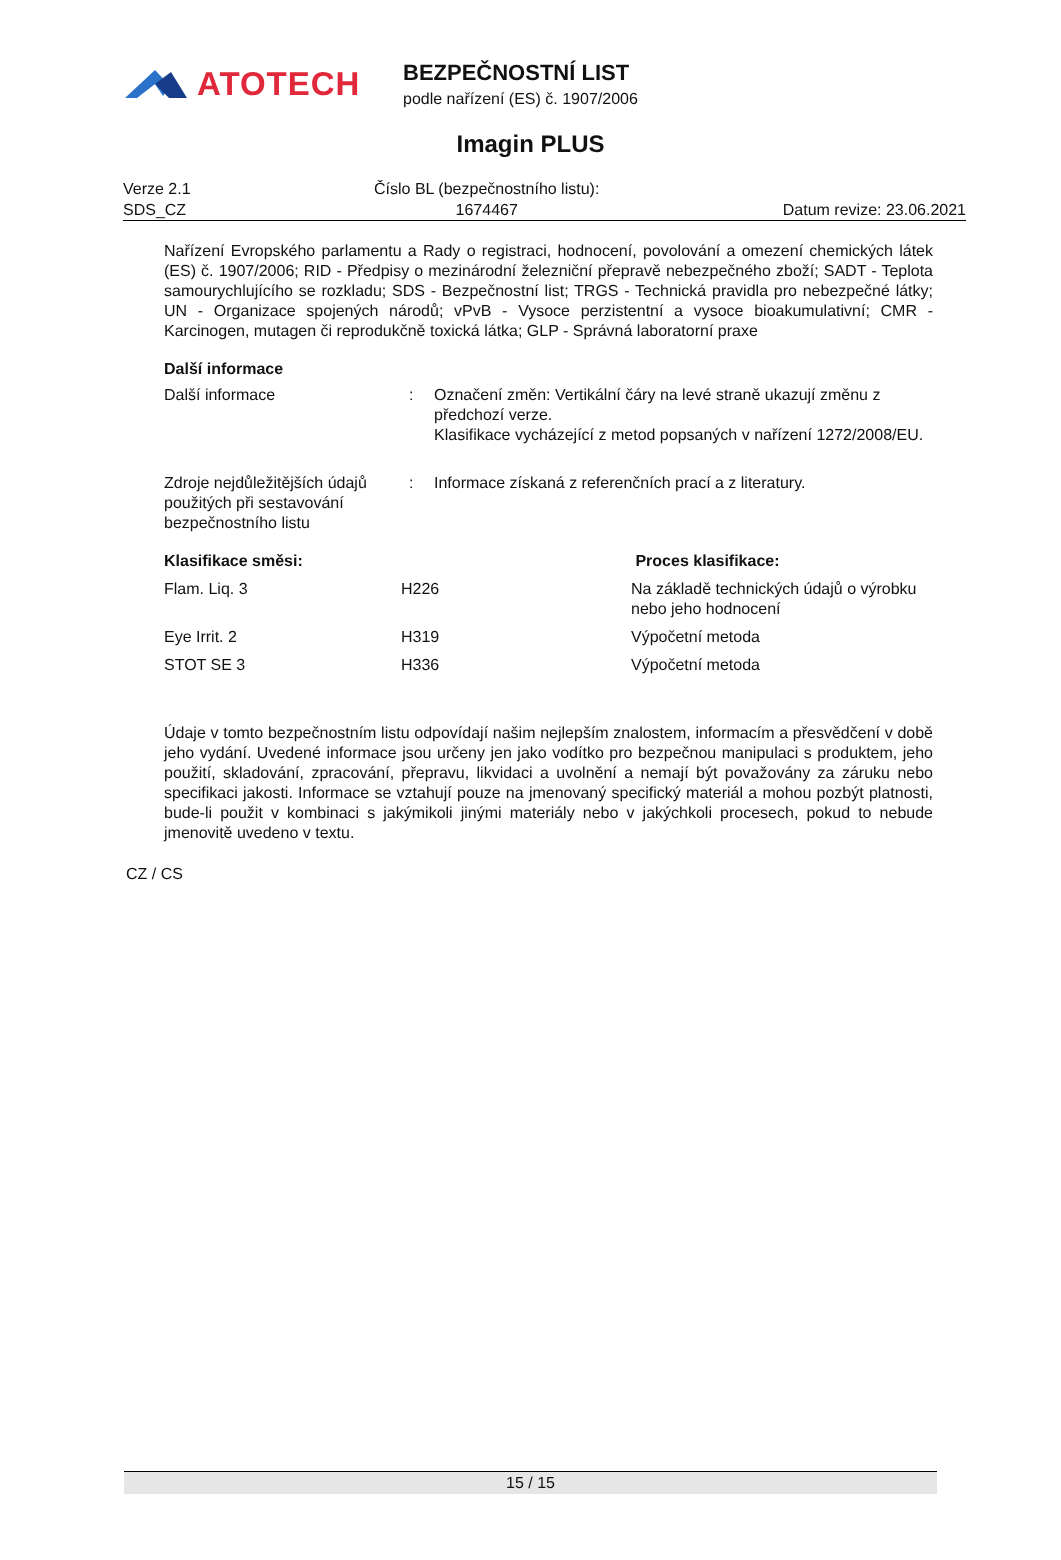ATOTECH
BEZPEČNOSTNÍ LIST
podle nařízení (ES) č. 1907/2006
Imagin PLUS
Verze 2.1
SDS_CZ
Číslo BL (bezpečnostního listu):
1674467
Datum revize: 23.06.2021
Nařízení Evropského parlamentu a Rady o registraci, hodnocení, povolování a omezení chemických látek (ES) č. 1907/2006; RID - Předpisy o mezinárodní železniční přepravě nebezpečného zboží; SADT - Teplota samourychlujícího se rozkladu; SDS - Bezpečnostní list; TRGS - Technická pravidla pro nebezpečné látky; UN - Organizace spojených národů; vPvB - Vysoce perzistentní a vysoce bioakumulativní; CMR - Karcinogen, mutagen či reprodukčně toxická látka; GLP - Správná laboratorní praxe
Další informace
| Další informace | : | Označení změn: Vertikální čáry na levé straně ukazují změnu z předchozí verze. Klasifikace vycházející z metod popsaných v nařízení 1272/2008/EU. |
| Zdroje nejdůležitějších údajů použitých při sestavování bezpečnostního listu | : | Informace získaná z referenčních prací a z literatury. |
| Klasifikace směsi: | | Proces klasifikace: |
| Flam. Liq. 3 | H226 | Na základě technických údajů o výrobku nebo jeho hodnocení |
| Eye Irrit. 2 | H319 | Výpočetní metoda |
| STOT SE 3 | H336 | Výpočetní metoda |
Údaje v tomto bezpečnostním listu odpovídají našim nejlepším znalostem, informacím a přesvědčení v době jeho vydání. Uvedené informace jsou určeny jen jako vodítko pro bezpečnou manipulaci s produktem, jeho použití, skladování, zpracování, přepravu, likvidaci a uvolnění a nemají být považovány za záruku nebo specifikaci jakosti. Informace se vztahují pouze na jmenovaný specifický materiál a mohou pozbýt platnosti, bude-li použit v kombinaci s jakýmikoli jinými materiály nebo v jakýchkoli procesech, pokud to nebude jmenovitě uvedeno v textu.
CZ / CS
15 / 15